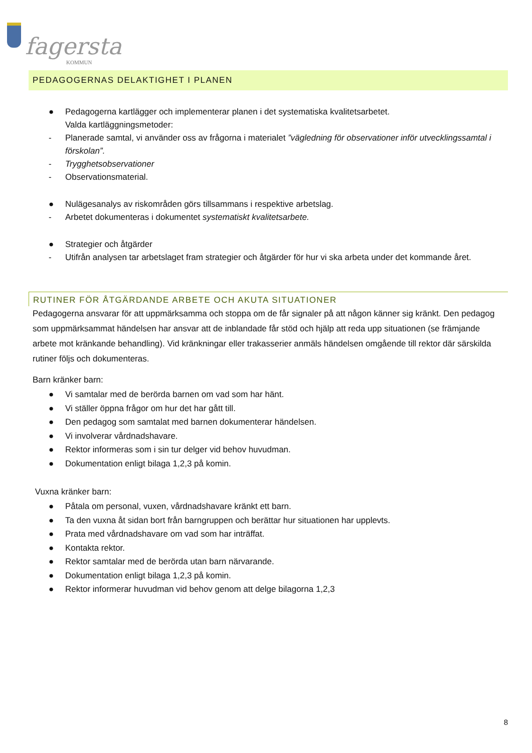fagersta
KOMMUN
PEDAGOGERNAS DELAKTIGHET I PLANEN
● Pedagogerna kartlägger och implementerar planen i det systematiska kvalitetsarbetet.
Valda kartläggningsmetoder:
- Planerade samtal, vi använder oss av frågorna i materialet ”vägledning för observationer inför utvecklingssamtal i förskolan”.
- Trygghetsobservationer
- Observationsmaterial.
● Nulägesanalys av riskområden görs tillsammans i respektive arbetslag.
- Arbetet dokumenteras i dokumentet systematiskt kvalitetsarbete.
● Strategier och åtgärder
- Utifrån analysen tar arbetslaget fram strategier och åtgärder för hur vi ska arbeta under det kommande året.
RUTINER FÖR ÅTGÄRDANDE ARBETE OCH AKUTA SITUATIONER
Pedagogerna ansvarar för att uppmärksamma och stoppa om de får signaler på att någon känner sig kränkt. Den pedagog som uppmärksammat händelsen har ansvar att de inblandade får stöd och hjälp att reda upp situationen (se främjande arbete mot kränkande behandling). Vid kränkningar eller trakasserier anmäls händelsen omgående till rektor där särskilda rutiner följs och dokumenteras.
Barn kränker barn:
● Vi samtalar med de berörda barnen om vad som har hänt.
● Vi ställer öppna frågor om hur det har gått till.
● Den pedagog som samtalat med barnen dokumenterar händelsen.
● Vi involverar vårdnadshavare.
● Rektor informeras som i sin tur delger vid behov huvudman.
● Dokumentation enligt bilaga 1,2,3 på komin.
Vuxna kränker barn:
● Påtala om personal, vuxen, vårdnadshavare kränkt ett barn.
● Ta den vuxna åt sidan bort från barngruppen och berättar hur situationen har upplevts.
● Prata med vårdnadshavare om vad som har inträffat.
● Kontakta rektor.
● Rektor samtalar med de berörda utan barn närvarande.
● Dokumentation enligt bilaga 1,2,3 på komin.
● Rektor informerar huvudman vid behov genom att delge bilagorna 1,2,3
8